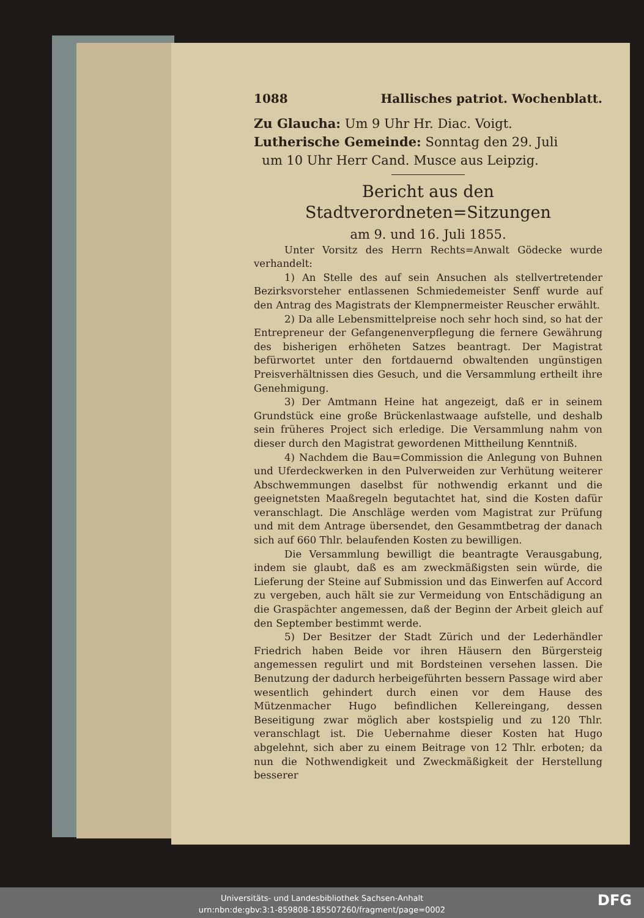1088 Hallisches patriot. Wochenblatt.
Zu Glaucha: Um 9 Uhr Hr. Diac. Voigt.
Lutherische Gemeinde: Sonntag den 29. Juli
um 10 Uhr Herr Cand. Musce aus Leipzig.
Bericht aus den Stadtverordneten=Sitzungen
am 9. und 16. Juli 1855.
Unter Vorsitz des Herrn Rechts=Anwalt Gödecke wurde verhandelt:
1) An Stelle des auf sein Ansuchen als stellvertretender Bezirksvorsteher entlassenen Schmiedemeister Senff wurde auf den Antrag des Magistrats der Klempnermeister Reuscher erwählt.
2) Da alle Lebensmittelpreise noch sehr hoch sind, so hat der Entrepreneur der Gefangenenverpflegung die fernere Gewährung des bisherigen erhöheten Satzes beantragt. Der Magistrat befürwortet unter den fortdauernd obwaltenden ungünstigen Preisverhältnissen dies Gesuch, und die Versammlung ertheilt ihre Genehmigung.
3) Der Amtmann Heine hat angezeigt, daß er in seinem Grundstück eine große Brückenlastwaage aufstelle, und deshalb sein früheres Project sich erledige. Die Versammlung nahm von dieser durch den Magistrat gewordenen Mittheilung Kenntniß.
4) Nachdem die Bau=Commission die Anlegung von Buhnen und Uferdeckwerken in den Pulverweiden zur Verhütung weiterer Abschwemmungen daselbst für nothwendig erkannt und die geeignetsten Maaßregeln begutachtet hat, sind die Kosten dafür veranschlagt. Die Anschläge werden vom Magistrat zur Prüfung und mit dem Antrage übersendet, den Gesammtbetrag der danach sich auf 660 Thlr. belaufenden Kosten zu bewilligen.
Die Versammlung bewilligt die beantragte Verausgabung, indem sie glaubt, daß es am zweckmäßigsten sein würde, die Lieferung der Steine auf Submission und das Einwerfen auf Accord zu vergeben, auch hält sie zur Vermeidung von Entschädigung an die Graspächter angemessen, daß der Beginn der Arbeit gleich auf den September bestimmt werde.
5) Der Besitzer der Stadt Zürich und der Lederhändler Friedrich haben Beide vor ihren Häusern den Bürgersteig angemessen regulirt und mit Bordsteinen versehen lassen. Die Benutzung der dadurch herbeigeführten bessern Passage wird aber wesentlich gehindert durch einen vor dem Hause des Mützenmacher Hugo befindlichen Kellereingang, dessen Beseitigung zwar möglich aber kostspielig und zu 120 Thlr. veranschlagt ist. Die Uebernahme dieser Kosten hat Hugo abgelehnt, sich aber zu einem Beitrage von 12 Thlr. erboten; da nun die Nothwendigkeit und Zweckmäßigkeit der Herstellung besserer
Universitäts- und Landesbibliothek Sachsen-Anhalt
urn:nbn:de:gbv:3:1-859808-185507260/fragment/page=0002
DFG